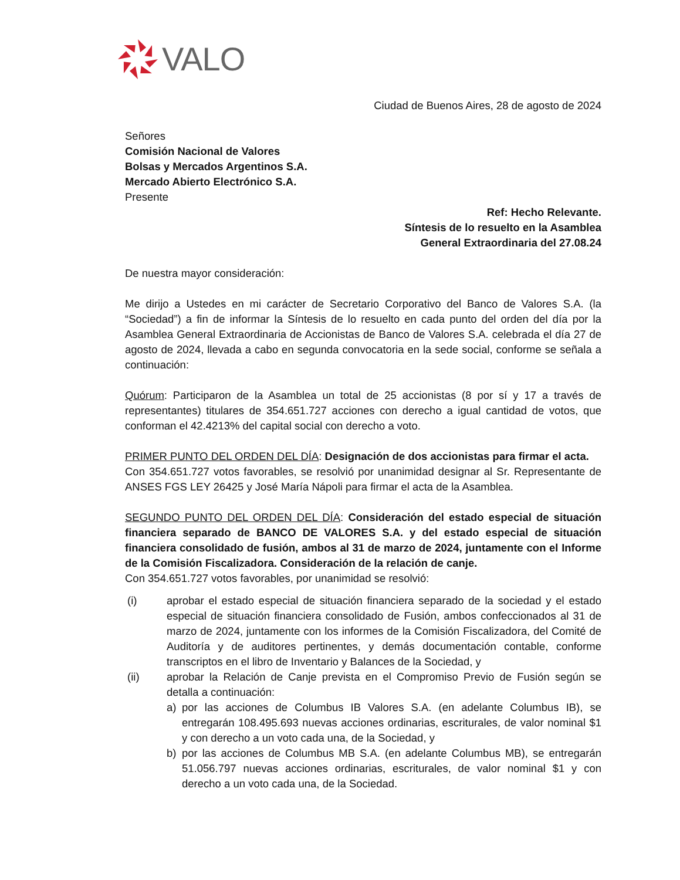VALO
Ciudad de Buenos Aires, 28 de agosto de 2024
Señores
Comisión Nacional de Valores
Bolsas y Mercados Argentinos S.A.
Mercado Abierto Electrónico S.A.
Presente
Ref: Hecho Relevante.
Síntesis de lo resuelto en la Asamblea
General Extraordinaria del 27.08.24
De nuestra mayor consideración:
Me dirijo a Ustedes en mi carácter de Secretario Corporativo del Banco de Valores S.A. (la “Sociedad”) a fin de informar la Síntesis de lo resuelto en cada punto del orden del día por la Asamblea General Extraordinaria de Accionistas de Banco de Valores S.A. celebrada el día 27 de agosto de 2024, llevada a cabo en segunda convocatoria en la sede social, conforme se señala a continuación:
Quórum: Participaron de la Asamblea un total de 25 accionistas (8 por sí y 17 a través de representantes) titulares de 354.651.727 acciones con derecho a igual cantidad de votos, que conforman el 42.4213% del capital social con derecho a voto.
PRIMER PUNTO DEL ORDEN DEL DÍA: Designación de dos accionistas para firmar el acta.
Con 354.651.727 votos favorables, se resolvió por unanimidad designar al Sr. Representante de ANSES FGS LEY 26425 y José María Nápoli para firmar el acta de la Asamblea.
SEGUNDO PUNTO DEL ORDEN DEL DÍA: Consideración del estado especial de situación financiera separado de BANCO DE VALORES S.A. y del estado especial de situación financiera consolidado de fusión, ambos al 31 de marzo de 2024, juntamente con el Informe de la Comisión Fiscalizadora. Consideración de la relación de canje.
Con 354.651.727 votos favorables, por unanimidad se resolvió:
(i) aprobar el estado especial de situación financiera separado de la sociedad y el estado especial de situación financiera consolidado de Fusión, ambos confeccionados al 31 de marzo de 2024, juntamente con los informes de la Comisión Fiscalizadora, del Comité de Auditoría y de auditores pertinentes, y demás documentación contable, conforme transcriptos en el libro de Inventario y Balances de la Sociedad, y
(ii) aprobar la Relación de Canje prevista en el Compromiso Previo de Fusión según se detalla a continuación:
a) por las acciones de Columbus IB Valores S.A. (en adelante Columbus IB), se entregarán 108.495.693 nuevas acciones ordinarias, escriturales, de valor nominal $1 y con derecho a un voto cada una, de la Sociedad, y
b) por las acciones de Columbus MB S.A. (en adelante Columbus MB), se entregarán 51.056.797 nuevas acciones ordinarias, escriturales, de valor nominal $1 y con derecho a un voto cada una, de la Sociedad.